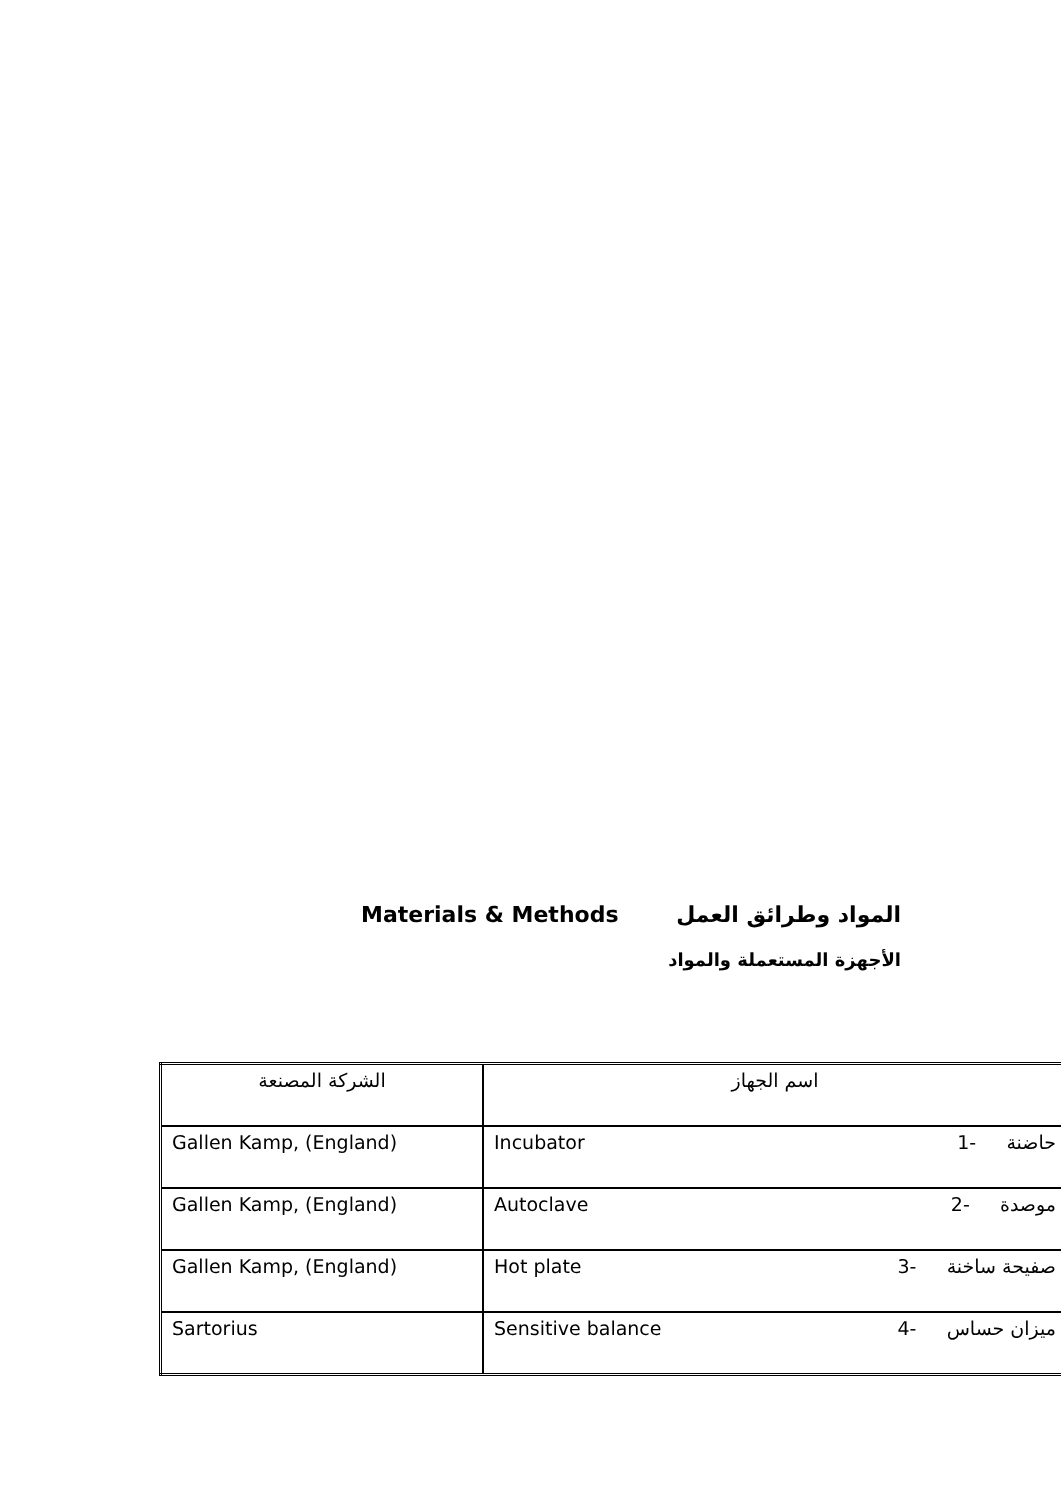المواد وطرائق العمل Materials & Methods
الأجهزة المستعملة والمواد
| الشركة المصنعة | اسم الجهاز |
| Gallen Kamp, (England) | Incubator حاضنة -1 |
| Gallen Kamp, (England) | Autoclave موصدة -2 |
| Gallen Kamp, (England) | Hot plate صفيحة ساخنة -3 |
| Sartorius | Sensitive balance ميزان حساس -4 |